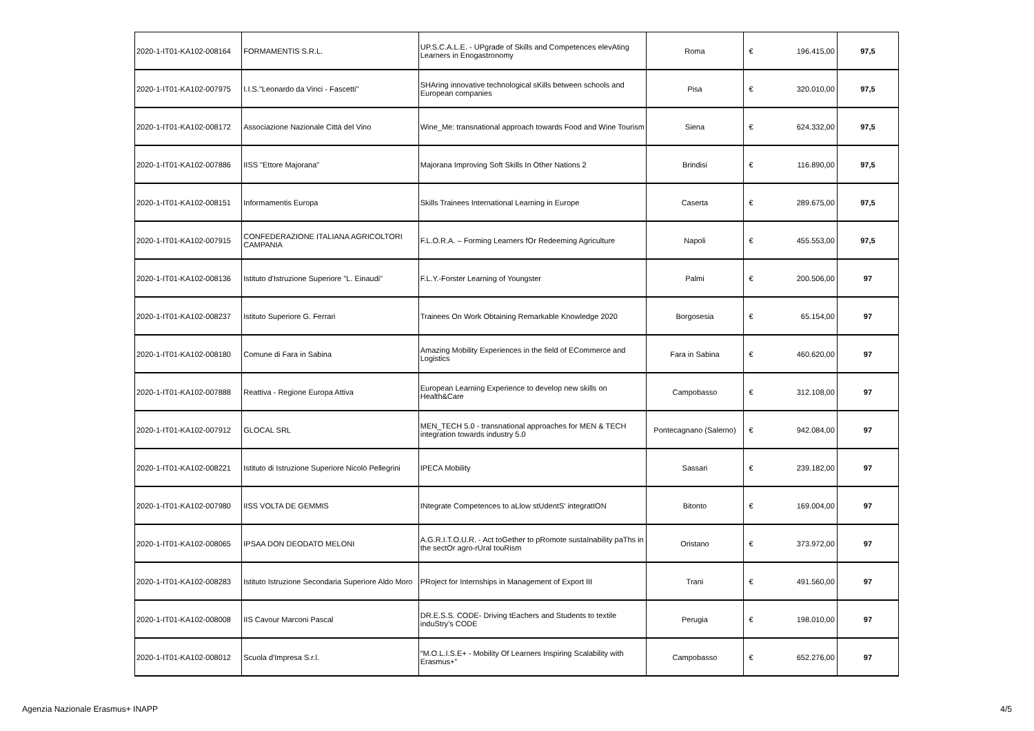| 2020-1-IT01-KA102-008164 | FORMAMENTIS S.R.L. | UP.S.C.A.L.E. - UPgrade of Skills and Competences elevAting Learners in Enogastronomy | Roma | € | 196.415,00 | 97,5 |
| 2020-1-IT01-KA102-007975 | I.I.S."Leonardo da Vinci - Fascetti" | SHAring innovative technological sKills between schools and European companies | Pisa | € | 320.010,00 | 97,5 |
| 2020-1-IT01-KA102-008172 | Associazione Nazionale Città del Vino | Wine_Me: transnational approach towards Food and Wine Tourism | Siena | € | 624.332,00 | 97,5 |
| 2020-1-IT01-KA102-007886 | IISS "Ettore Majorana" | Majorana Improving Soft Skills In Other Nations 2 | Brindisi | € | 116.890,00 | 97,5 |
| 2020-1-IT01-KA102-008151 | Informamentis Europa | Skills Trainees International Learning in Europe | Caserta | € | 289.675,00 | 97,5 |
| 2020-1-IT01-KA102-007915 | CONFEDERAZIONE ITALIANA AGRICOLTORI CAMPANIA | F.L.O.R.A. – Forming Learners fOr Redeeming Agriculture | Napoli | € | 455.553,00 | 97,5 |
| 2020-1-IT01-KA102-008136 | Istituto d'Istruzione Superiore "L. Einaudi" | F.L.Y.-Forster Learning of Youngster | Palmi | € | 200.506,00 | 97 |
| 2020-1-IT01-KA102-008237 | Istituto Superiore G. Ferrari | Trainees On Work Obtaining Remarkable Knowledge 2020 | Borgosesia | € | 65.154,00 | 97 |
| 2020-1-IT01-KA102-008180 | Comune di Fara in Sabina | Amazing Mobility Experiences in the field of ECommerce and Logistics | Fara in Sabina | € | 460.620,00 | 97 |
| 2020-1-IT01-KA102-007888 | Reattiva - Regione Europa Attiva | European Learning Experience to develop new skills on Health&Care | Campobasso | € | 312.108,00 | 97 |
| 2020-1-IT01-KA102-007912 | GLOCAL SRL | MEN_TECH 5.0 - transnational approaches for MEN & TECH integration towards industry 5.0 | Pontecagnano (Salerno) | € | 942.084,00 | 97 |
| 2020-1-IT01-KA102-008221 | Istituto di Istruzione Superiore Nicolò Pellegrini | IPECA Mobility | Sassari | € | 239.182,00 | 97 |
| 2020-1-IT01-KA102-007980 | IISS VOLTA DE GEMMIS | INtegrate Competences to aLlow stUdentS' integratION | Bitonto | € | 169.004,00 | 97 |
| 2020-1-IT01-KA102-008065 | IPSAA DON DEODATO MELONI | A.G.R.I.T.O.U.R. - Act toGether to pRomote sustaInability paThs in the sectOr agro-rUral touRism | Oristano | € | 373.972,00 | 97 |
| 2020-1-IT01-KA102-008283 | Istituto Istruzione Secondaria Superiore Aldo Moro | PRoject for Internships in Management of Export III | Trani | € | 491.560,00 | 97 |
| 2020-1-IT01-KA102-008008 | IIS Cavour Marconi Pascal | DR.E.S.S. CODE- Driving tEachers and Students to textile induStry’s CODE | Perugia | € | 198.010,00 | 97 |
| 2020-1-IT01-KA102-008012 | Scuola d'Impresa S.r.l. | “M.O.L.I.S.E+ - Mobility Of Learners Inspiring Scalability with Erasmus+” | Campobasso | € | 652.276,00 | 97 |
Agenzia Nazionale Erasmus+ INAPP 4/5